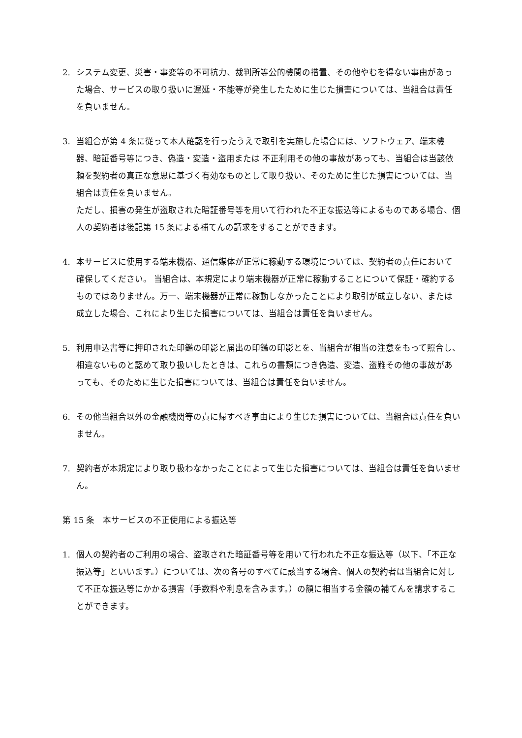2. システム変更、災害・事変等の不可抗力、裁判所等公的機関の措置、その他やむを得ない事由があった場合、サービスの取り扱いに遅延・不能等が発生したために生じた損害については、当組合は責任を負いません。
3. 当組合が第 4 条に従って本人確認を行ったうえで取引を実施した場合には、ソフトウェア、端末機器、暗証番号等につき、偽造・変造・盗用または 不正利用その他の事故があっても、当組合は当該依頼を契約者の真正な意思に基づく有効なものとして取り扱い、そのために生じた損害については、当組合は責任を負いません。
ただし、損害の発生が盗取された暗証番号等を用いて行われた不正な振込等によるものである場合、個人の契約者は後記第 15 条による補てんの請求をすることができます。
4. 本サービスに使用する端末機器、通信媒体が正常に稼動する環境については、契約者の責任において確保してください。 当組合は、本規定により端末機器が正常に稼動することについて保証・確約するものではありません。万一、端末機器が正常に稼動しなかったことにより取引が成立しない、または成立した場合、これにより生じた損害については、当組合は責任を負いません。
5. 利用申込書等に押印された印鑑の印影と届出の印鑑の印影とを、当組合が相当の注意をもって照合し、相違ないものと認めて取り扱いしたときは、これらの書類につき偽造、変造、盗難その他の事故があっても、そのために生じた損害については、当組合は責任を負いません。
6. その他当組合以外の金融機関等の責に帰すべき事由により生じた損害については、当組合は責任を負いません。
7. 契約者が本規定により取り扱わなかったことによって生じた損害については、当組合は責任を負いません。
第 15 条　本サービスの不正使用による振込等
1. 個人の契約者のご利用の場合、盗取された暗証番号等を用いて行われた不正な振込等（以下、「不正な振込等」といいます。）については、次の各号のすべてに該当する場合、個人の契約者は当組合に対して不正な振込等にかかる損害（手数料や利息を含みます。）の額に相当する金額の補てんを請求することができます。